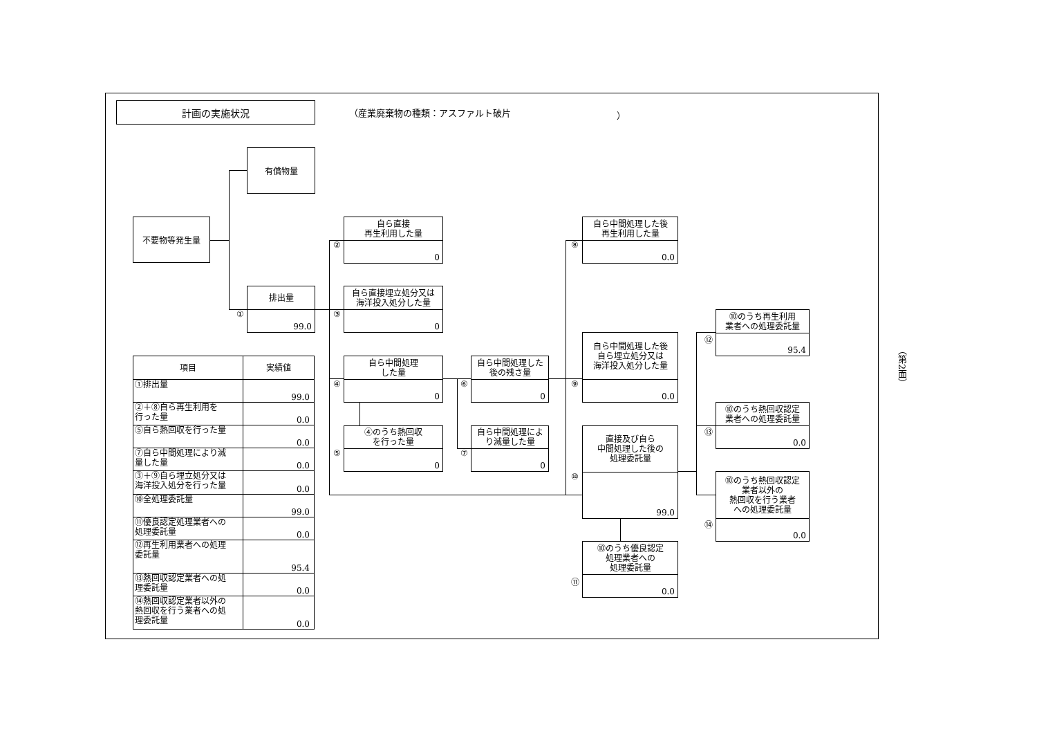計画の実施状況
（産業廃棄物の種類：アスファルト破片 ）
（第2面）
不要物等発生量
有償物量
排出量
99.0
①
自ら直接
再生利用した量
0
②
自ら直接埋立処分又は
海洋投入処分した量
0
③
自ら中間処理
した量
0
④
④のうち熱回収
を行った量
0
⑤
自ら中間処理した
後の残さ量
0
⑥
自ら中間処理によ
り減量した量
0
⑦
自ら中間処理した後
再生利用した量
0.0
⑧
自ら中間処理した後
自ら埋立処分又は
海洋投入処分した量
0.0
⑨
直接及び自ら
中間処理した後の
処理委託量
99.0
⑩
⑩のうち優良認定
処理業者への
処理委託量
0.0
⑪
⑩のうち再生利用
業者への処理委託量
95.4
⑫
⑩のうち熱回収認定
業者への処理委託量
0.0
⑬
⑩のうち熱回収認定
業者以外の
熱回収を行う業者
への処理委託量
0.0
⑭
| 項目 | 実績値 |
| --- | --- |
| ①排出量 | 99.0 |
| ②＋⑧自ら再生利用を 行った量 | 0.0 |
| ⑤自ら熱回収を行った量 | 0.0 |
| ⑦自ら中間処理により減 量した量 | 0.0 |
| ③＋⑨自ら埋立処分又は 海洋投入処分を行った量 | 0.0 |
| ⑩全処理委託量 | 99.0 |
| ⑪優良認定処理業者への 処理委託量 | 0.0 |
| ⑫再生利用業者への処理 委託量 | 95.4 |
| ⑬熱回収認定業者への処 理委託量 | 0.0 |
| ⑭熱回収認定業者以外の 熱回収を行う業者への処 理委託量 | 0.0 |